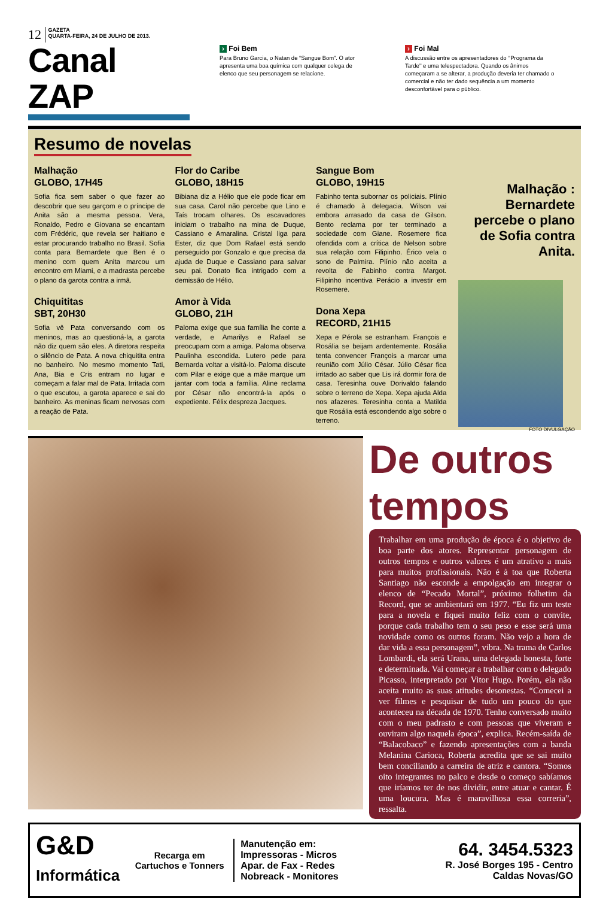12 GAZETA
QUARTA-FEIRA, 24 DE JULHO DE 2013.
Canal ZAP
› Foi Bem
Para Bruno Garcia, o Natan de “Sangue Bom”. O ator apresenta uma boa química com qualquer colega de elenco que seu personagem se relacione.
› Foi Mal
A discussão entre os apresentadores do ‘‘Programa da Tarde’’ e uma telespectadora. Quando os ânimos começaram a se alterar, a produção deveria ter chamado o comercial e não ter dado sequência a um momento desconfortável para o público.
Resumo de novelas
Malhação
GLOBO, 17H45
Sofia fica sem saber o que fazer ao descobrir que seu garçom e o príncipe de Anita são a mesma pessoa. Vera, Ronaldo, Pedro e Giovana se encantam com Frédéric, que revela ser haitiano e estar procurando trabalho no Brasil. Sofia conta para Bernardete que Ben é o menino com quem Anita marcou um encontro em Miami, e a madrasta percebe o plano da garota contra a irmã.
Chiquititas
SBT, 20H30
Sofia vê Pata conversando com os meninos, mas ao questioná-la, a garota não diz quem são eles. A diretora respeita o silêncio de Pata. A nova chiquitita entra no banheiro. No mesmo momento Tati, Ana, Bia e Cris entram no lugar e começam a falar mal de Pata. Irritada com o que escutou, a garota aparece e sai do banheiro. As meninas ficam nervosas com a reação de Pata.
Flor do Caribe
GLOBO, 18H15
Bibiana diz a Hélio que ele pode ficar em sua casa. Carol não percebe que Lino e Taís trocam olhares. Os escavadores iniciam o trabalho na mina de Duque, Cassiano e Amaralina. Cristal liga para Ester, diz que Dom Rafael está sendo perseguido por Gonzalo e que precisa da ajuda de Duque e Cassiano para salvar seu pai. Donato fica intrigado com a demissão de Hélio.
Amor à Vida
GLOBO, 21H
Paloma exige que sua família lhe conte a verdade, e Amarilys e Rafael se preocupam com a amiga. Paloma observa Paulinha escondida. Lutero pede para Bernarda voltar a visitá-lo. Paloma discute com Pilar e exige que a mãe marque um jantar com toda a família. Aline reclama por César não encontrá-la após o expediente. Félix despreza Jacques.
Sangue Bom
GLOBO, 19H15
Fabinho tenta subornar os policiais. Plínio é chamado à delegacia. Wilson vai embora arrasado da casa de Gilson. Bento reclama por ter terminado a sociedade com Giane. Rosemere fica ofendida com a crítica de Nelson sobre sua relação com Filipinho. Érico vela o sono de Palmira. Plínio não aceita a revolta de Fabinho contra Margot. Filipinho incentiva Perácio a investir em Rosemere.
Dona Xepa
RECORD, 21H15
Xepa e Pérola se estranham. François e Rosália se beijam ardentemente. Rosália tenta convencer François a marcar uma reunião com Júlio César. Júlio César fica irritado ao saber que Lis irá dormir fora de casa. Teresinha ouve Dorivaldo falando sobre o terreno de Xepa. Xepa ajuda Alda nos afazeres. Teresinha conta a Matilda que Rosália está escondendo algo sobre o terreno.
Malhação :
Bernardete percebe o plano de Sofia contra Anita.
FOTO DIVULGAÇÃO
De outros tempos
Trabalhar em uma produção de época é o objetivo de boa parte dos atores. Representar personagem de outros tempos e outros valores é um atrativo a mais para muitos profissionais. Não é à toa que Roberta Santiago não esconde a empolgação em integrar o elenco de “Pecado Mortal”, próximo folhetim da Record, que se ambientará em 1977. “Eu fiz um teste para a novela e fiquei muito feliz com o convite, porque cada trabalho tem o seu peso e esse será uma novidade como os outros foram. Não vejo a hora de dar vida a essa personagem”, vibra. Na trama de Carlos Lombardi, ela será Urana, uma delegada honesta, forte e determinada. Vai começar a trabalhar com o delegado Picasso, interpretado por Vitor Hugo. Porém, ela não aceita muito as suas atitudes desonestas. “Comecei a ver filmes e pesquisar de tudo um pouco do que aconteceu na década de 1970. Tenho conversado muito com o meu padrasto e com pessoas que viveram e ouviram algo naquela época”, explica. Recém-saída de “Balacobaco” e fazendo apresentações com a banda Melanina Carioca, Roberta acredita que se sai muito bem conciliando a carreira de atriz e cantora. “Somos oito integrantes no palco e desde o começo sabíamos que iríamos ter de nos dividir, entre atuar e cantar. É uma loucura. Mas é maravilhosa essa correria”, ressalta.
G&D
Informática
Recarga em Cartuchos e Tonners
Manutenção em:
Impressoras - Micros
Apar. de Fax - Redes
Nobreack - Monitores
64. 3454.5323
R. José Borges 195 - Centro
Caldas Novas/GO